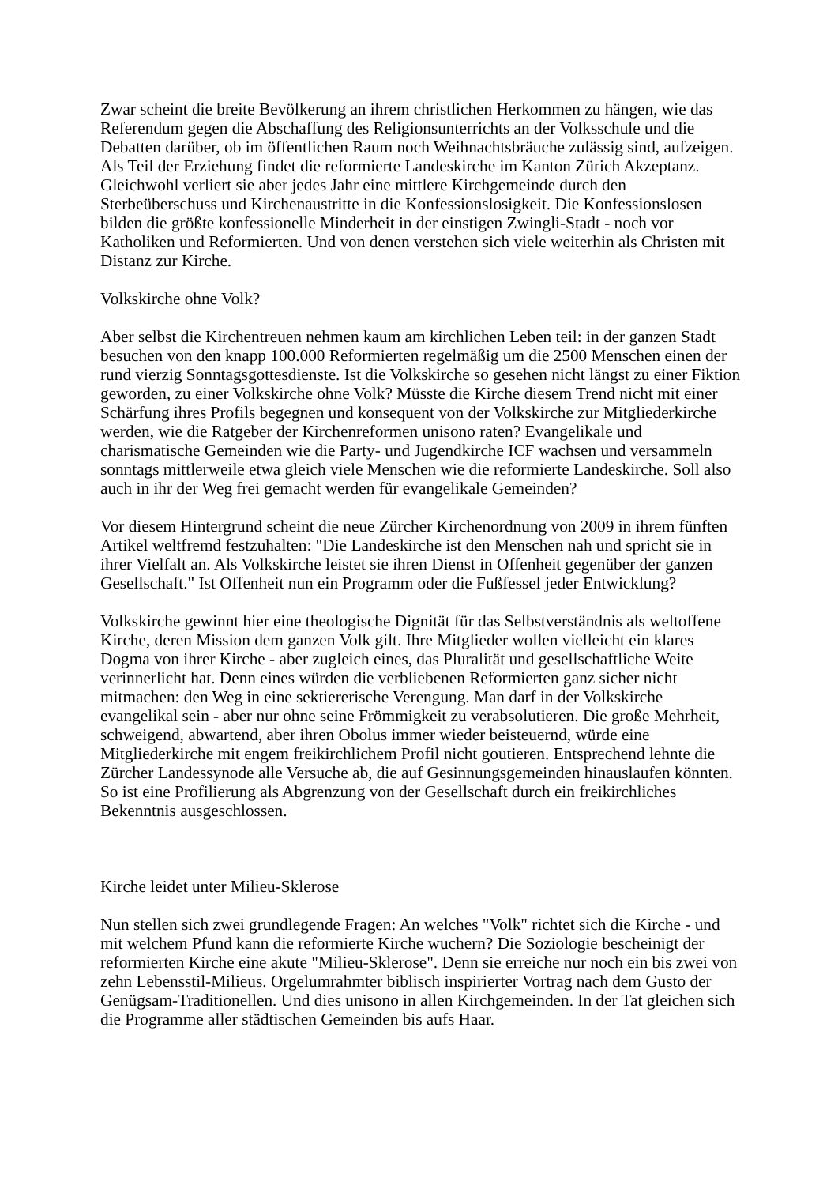Zwar scheint die breite Bevölkerung an ihrem christlichen Herkommen zu hängen, wie das Referendum gegen die Abschaffung des Religionsunterrichts an der Volksschule und die Debatten darüber, ob im öffentlichen Raum noch Weihnachtsbräuche zulässig sind, aufzeigen. Als Teil der Erziehung findet die reformierte Landeskirche im Kanton Zürich Akzeptanz. Gleichwohl verliert sie aber jedes Jahr eine mittlere Kirchgemeinde durch den Sterbeüberschuss und Kirchenaustritte in die Konfessionslosigkeit. Die Konfessionslosen bilden die größte konfessionelle Minderheit in der einstigen Zwingli-Stadt - noch vor Katholiken und Reformierten. Und von denen verstehen sich viele weiterhin als Christen mit Distanz zur Kirche.
Volkskirche ohne Volk?
Aber selbst die Kirchentreuen nehmen kaum am kirchlichen Leben teil: in der ganzen Stadt besuchen von den knapp 100.000 Reformierten regelmäßig um die 2500 Menschen einen der rund vierzig Sonntagsgottesdienste. Ist die Volkskirche so gesehen nicht längst zu einer Fiktion geworden, zu einer Volkskirche ohne Volk? Müsste die Kirche diesem Trend nicht mit einer Schärfung ihres Profils begegnen und konsequent von der Volkskirche zur Mitgliederkirche werden, wie die Ratgeber der Kirchenreformen unisono raten? Evangelikale und charismatische Gemeinden wie die Party- und Jugendkirche ICF wachsen und versammeln sonntags mittlerweile etwa gleich viele Menschen wie die reformierte Landeskirche. Soll also auch in ihr der Weg frei gemacht werden für evangelikale Gemeinden?
Vor diesem Hintergrund scheint die neue Zürcher Kirchenordnung von 2009 in ihrem fünften Artikel weltfremd festzuhalten: "Die Landeskirche ist den Menschen nah und spricht sie in ihrer Vielfalt an. Als Volkskirche leistet sie ihren Dienst in Offenheit gegenüber der ganzen Gesellschaft." Ist Offenheit nun ein Programm oder die Fußfessel jeder Entwicklung?
Volkskirche gewinnt hier eine theologische Dignität für das Selbstverständnis als weltoffene Kirche, deren Mission dem ganzen Volk gilt. Ihre Mitglieder wollen vielleicht ein klares Dogma von ihrer Kirche - aber zugleich eines, das Pluralität und gesellschaftliche Weite verinnerlicht hat. Denn eines würden die verbliebenen Reformierten ganz sicher nicht mitmachen: den Weg in eine sektiererische Verengung. Man darf in der Volkskirche evangelikal sein - aber nur ohne seine Frömmigkeit zu verabsolutieren. Die große Mehrheit, schweigend, abwartend, aber ihren Obolus immer wieder beisteuernd, würde eine Mitgliederkirche mit engem freikirchlichem Profil nicht goutieren. Entsprechend lehnte die Zürcher Landessynode alle Versuche ab, die auf Gesinnungsgemeinden hinauslaufen könnten. So ist eine Profilierung als Abgrenzung von der Gesellschaft durch ein freikirchliches Bekenntnis ausgeschlossen.
Kirche leidet unter Milieu-Sklerose
Nun stellen sich zwei grundlegende Fragen: An welches "Volk" richtet sich die Kirche - und mit welchem Pfund kann die reformierte Kirche wuchern? Die Soziologie bescheinigt der reformierten Kirche eine akute "Milieu-Sklerose". Denn sie erreiche nur noch ein bis zwei von zehn Lebensstil-Milieus. Orgelumrahmter biblisch inspirierter Vortrag nach dem Gusto der Genügsam-Traditionellen. Und dies unisono in allen Kirchgemeinden. In der Tat gleichen sich die Programme aller städtischen Gemeinden bis aufs Haar.